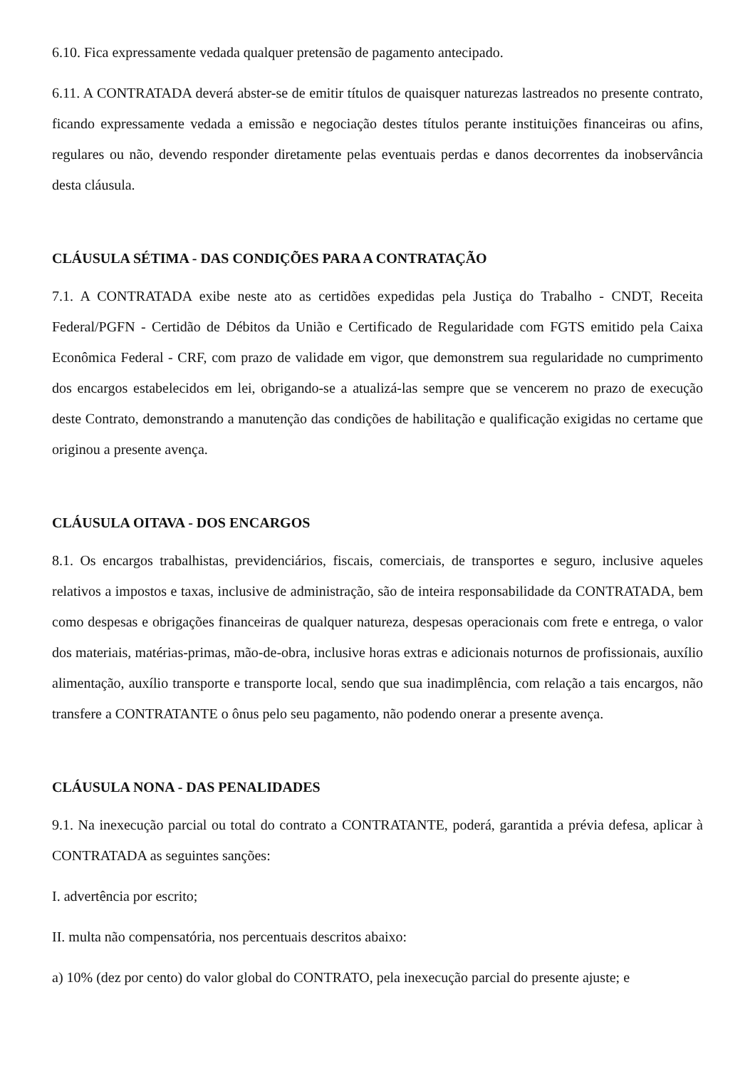6.10. Fica expressamente vedada qualquer pretensão de pagamento antecipado.
6.11. A CONTRATADA deverá abster-se de emitir títulos de quaisquer naturezas lastreados no presente contrato, ficando expressamente vedada a emissão e negociação destes títulos perante instituições financeiras ou afins, regulares ou não, devendo responder diretamente pelas eventuais perdas e danos decorrentes da inobservância desta cláusula.
CLÁUSULA SÉTIMA - DAS CONDIÇÕES PARA A CONTRATAÇÃO
7.1. A CONTRATADA exibe neste ato as certidões expedidas pela Justiça do Trabalho - CNDT, Receita Federal/PGFN - Certidão de Débitos da União e Certificado de Regularidade com FGTS emitido pela Caixa Econômica Federal - CRF, com prazo de validade em vigor, que demonstrem sua regularidade no cumprimento dos encargos estabelecidos em lei, obrigando-se a atualizá-las sempre que se vencerem no prazo de execução deste Contrato, demonstrando a manutenção das condições de habilitação e qualificação exigidas no certame que originou a presente avença.
CLÁUSULA OITAVA - DOS ENCARGOS
8.1. Os encargos trabalhistas, previdenciários, fiscais, comerciais, de transportes e seguro, inclusive aqueles relativos a impostos e taxas, inclusive de administração, são de inteira responsabilidade da CONTRATADA, bem como despesas e obrigações financeiras de qualquer natureza, despesas operacionais com frete e entrega, o valor dos materiais, matérias-primas, mão-de-obra, inclusive horas extras e adicionais noturnos de profissionais, auxílio alimentação, auxílio transporte e transporte local, sendo que sua inadimplência, com relação a tais encargos, não transfere a CONTRATANTE o ônus pelo seu pagamento, não podendo onerar a presente avença.
CLÁUSULA NONA - DAS PENALIDADES
9.1. Na inexecução parcial ou total do contrato a CONTRATANTE, poderá, garantida a prévia defesa, aplicar à CONTRATADA as seguintes sanções:
I. advertência por escrito;
II. multa não compensatória, nos percentuais descritos abaixo:
a) 10% (dez por cento) do valor global do CONTRATO, pela inexecução parcial do presente ajuste; e